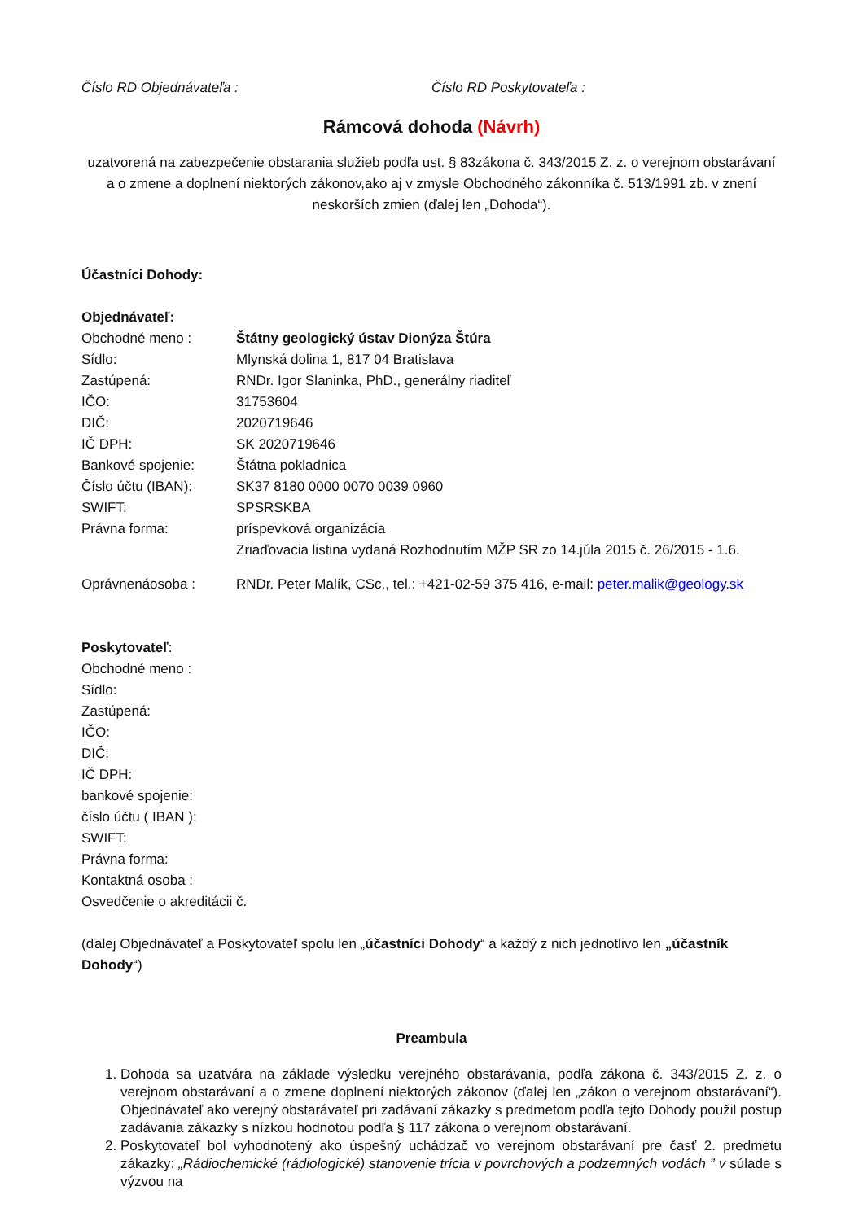Číslo RD Objednávateľa : Číslo RD Poskytovateľa :
Rámcová dohoda (Návrh)
uzatvorená na zabezpečenie obstarania služieb podľa ust. § 83zákona č. 343/2015 Z. z. o verejnom obstarávaní
a o zmene a doplnení niektorých zákonov,ako aj v zmysle Obchodného zákonníka č. 513/1991 zb. v znení neskorších zmien (ďalej len „Dohoda“).
Účastníci Dohody:
Objednávateľ:
| Obchodné meno : | Štátny geologický ústav Dionýza Štúra |
| Sídlo: | Mlynská dolina 1, 817 04 Bratislava |
| Zastúpená: | RNDr. Igor Slaninka, PhD., generálny riaditeľ |
| IČO: | 31753604 |
| DIČ: | 2020719646 |
| IČ DPH: | SK 2020719646 |
| Bankové spojenie: | Štátna pokladnica |
| Číslo účtu (IBAN): | SK37 8180 0000 0070 0039 0960 |
| SWIFT: | SPSRSKBA |
| Právna forma: | príspevková organizácia Zriaďovacia listina vydaná Rozhodnutím MŽP SR zo 14.júla 2015 č. 26/2015 - 1.6. |
| Oprávnenáosoba : | RNDr. Peter Malík, CSc., tel.: +421-02-59 375 416, e-mail: peter.malik@geology.sk |
Poskytovateľ:
Obchodné meno :
Sídlo:
Zastúpená:
IČO:
DIČ:
IČ DPH:
bankové spojenie:
číslo účtu ( IBAN ):
SWIFT:
Právna forma:
Kontaktná osoba :
Osvedčenie o akreditácii č.
(ďalej Objednávateľ a Poskytovateľ spolu len „účastníci Dohody“ a každý z nich jednotlivo len „účastník Dohody“)
Preambula
1. Dohoda sa uzatvára na základe výsledku verejného obstarávania, podľa zákona č. 343/2015 Z. z. o verejnom obstarávaní a o zmene doplnení niektorých zákonov (ďalej len „zákon o verejnom obstarávaní“). Objednávateľ ako verejný obstarávateľ pri zadávaní zákazky s predmetom podľa tejto Dohody použil postup zadávania zákazky s nízkou hodnotou podľa § 117 zákona o verejnom obstarávaní.
2. Poskytovateľ bol vyhodnotený ako úspešný uchádzač vo verejnom obstarávaní pre časť 2. predmetu zákazky: „Rádiochemické (rádiologické) stanovenie trícia v povrchových a podzemných vodách ” v súlade s výzvou na